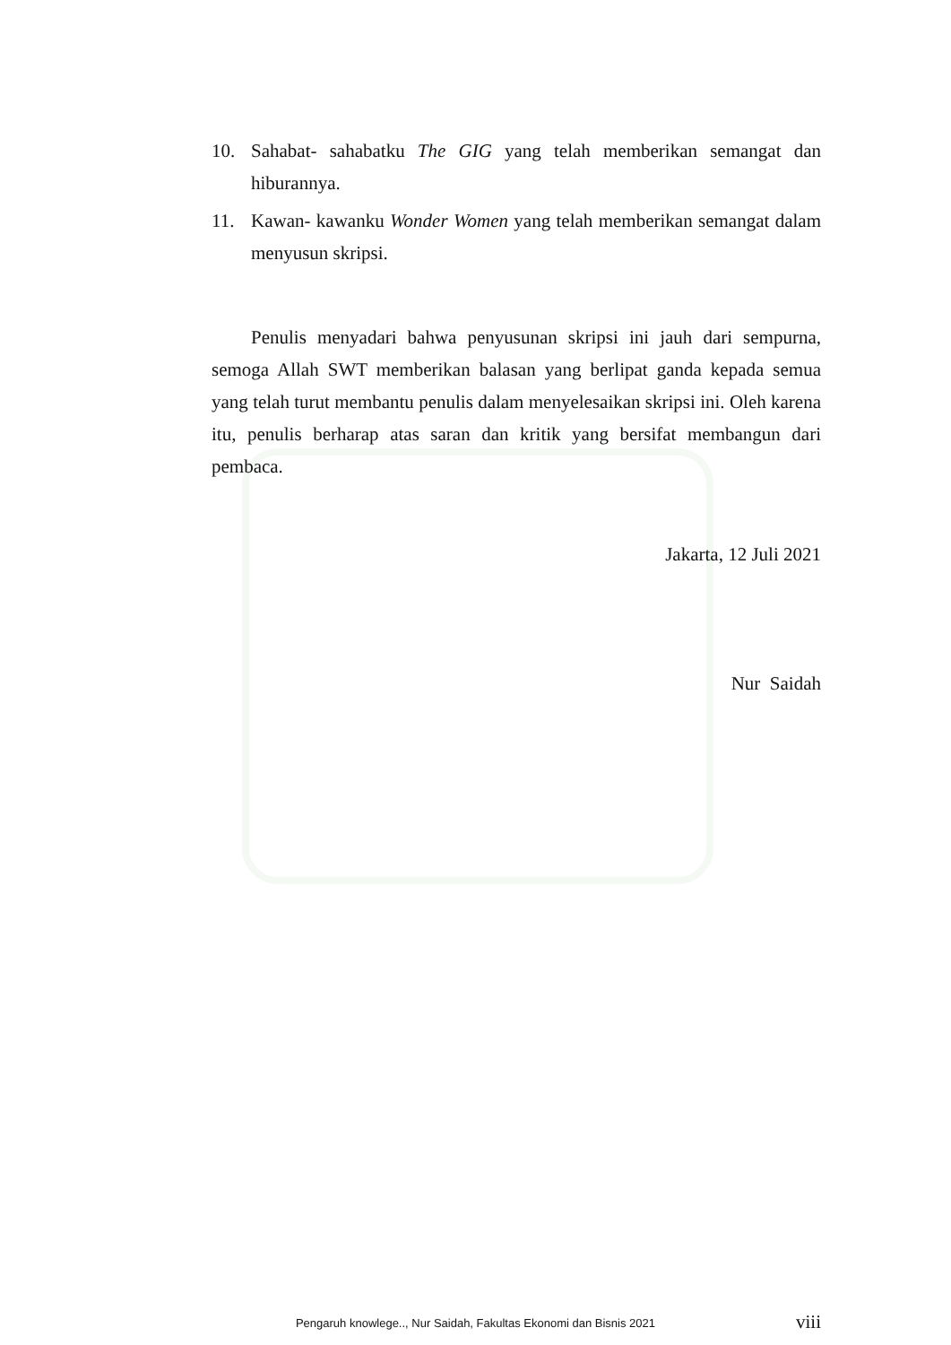10. Sahabat- sahabatku The GIG yang telah memberikan semangat dan hiburannya.
11. Kawan- kawanku Wonder Women yang telah memberikan semangat dalam menyusun skripsi.
Penulis menyadari bahwa penyusunan skripsi ini jauh dari sempurna, semoga Allah SWT memberikan balasan yang berlipat ganda kepada semua yang telah turut membantu penulis dalam menyelesaikan skripsi ini. Oleh karena itu, penulis berharap atas saran dan kritik yang bersifat membangun dari pembaca.
Jakarta, 12 Juli 2021
Nur Saidah
viii
Pengaruh knowlege.., Nur Saidah, Fakultas Ekonomi dan Bisnis 2021